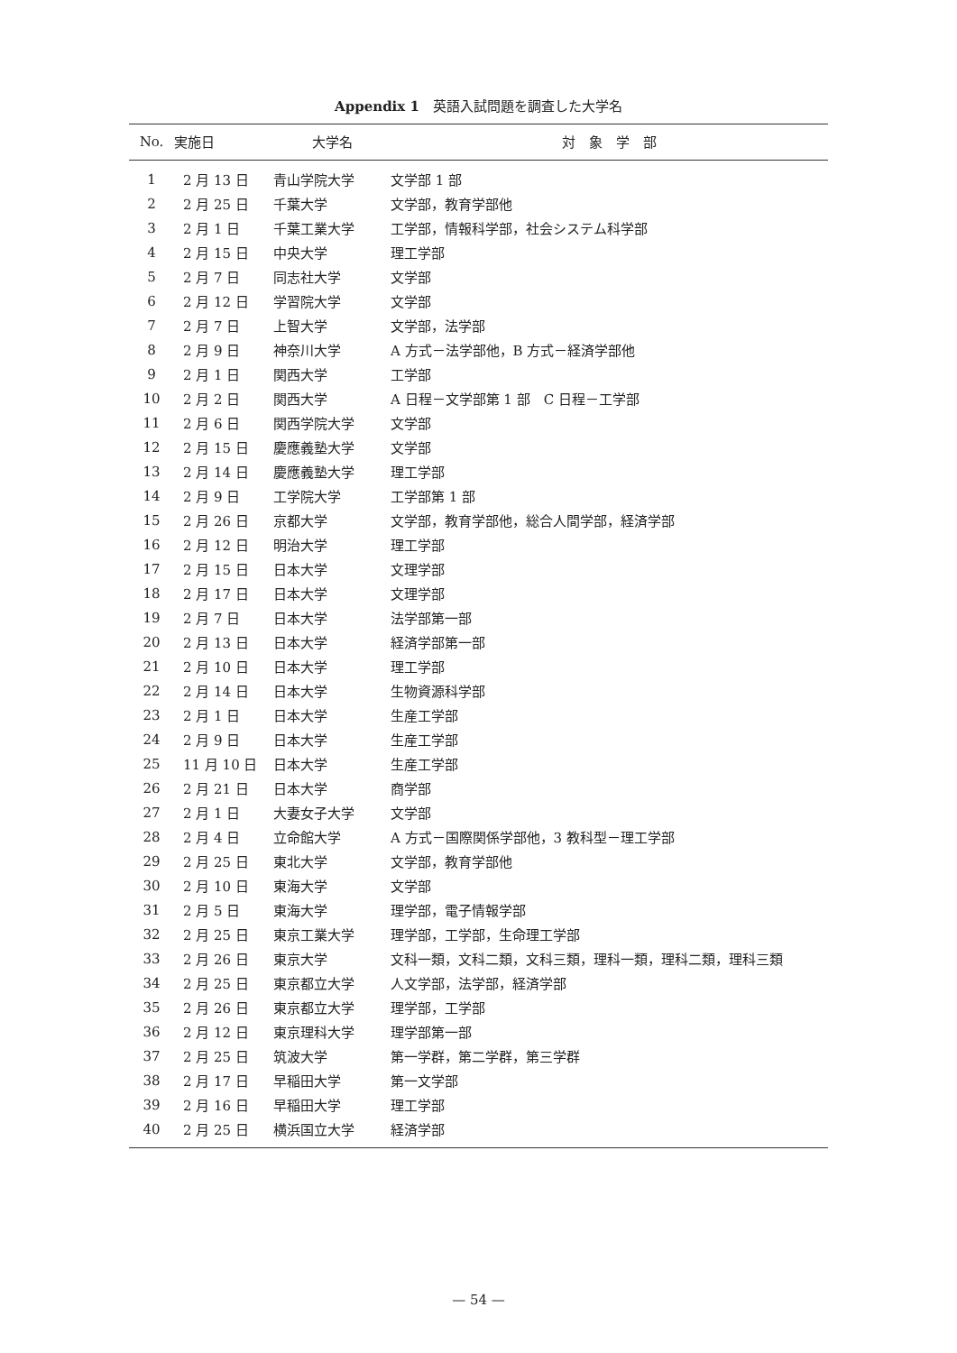Appendix 1　英語入試問題を調査した大学名
| No. | 実施日 | 大学名 | 対 象 学 部 |
| --- | --- | --- | --- |
| 1 | 2 月 13 日 | 青山学院大学 | 文学部 1 部 |
| 2 | 2 月 25 日 | 千葉大学 | 文学部，教育学部他 |
| 3 | 2 月 1 日 | 千葉工業大学 | 工学部，情報科学部，社会システム科学部 |
| 4 | 2 月 15 日 | 中央大学 | 理工学部 |
| 5 | 2 月 7 日 | 同志社大学 | 文学部 |
| 6 | 2 月 12 日 | 学習院大学 | 文学部 |
| 7 | 2 月 7 日 | 上智大学 | 文学部，法学部 |
| 8 | 2 月 9 日 | 神奈川大学 | A 方式－法学部他，B 方式－経済学部他 |
| 9 | 2 月 1 日 | 関西大学 | 工学部 |
| 10 | 2 月 2 日 | 関西大学 | A 日程－文学部第 1 部 C 日程－工学部 |
| 11 | 2 月 6 日 | 関西学院大学 | 文学部 |
| 12 | 2 月 15 日 | 慶應義塾大学 | 文学部 |
| 13 | 2 月 14 日 | 慶應義塾大学 | 理工学部 |
| 14 | 2 月 9 日 | 工学院大学 | 工学部第 1 部 |
| 15 | 2 月 26 日 | 京都大学 | 文学部，教育学部他，総合人間学部，経済学部 |
| 16 | 2 月 12 日 | 明治大学 | 理工学部 |
| 17 | 2 月 15 日 | 日本大学 | 文理学部 |
| 18 | 2 月 17 日 | 日本大学 | 文理学部 |
| 19 | 2 月 7 日 | 日本大学 | 法学部第一部 |
| 20 | 2 月 13 日 | 日本大学 | 経済学部第一部 |
| 21 | 2 月 10 日 | 日本大学 | 理工学部 |
| 22 | 2 月 14 日 | 日本大学 | 生物資源科学部 |
| 23 | 2 月 1 日 | 日本大学 | 生産工学部 |
| 24 | 2 月 9 日 | 日本大学 | 生産工学部 |
| 25 | 11 月 10 日 | 日本大学 | 生産工学部 |
| 26 | 2 月 21 日 | 日本大学 | 商学部 |
| 27 | 2 月 1 日 | 大妻女子大学 | 文学部 |
| 28 | 2 月 4 日 | 立命館大学 | A 方式－国際関係学部他，3 教科型－理工学部 |
| 29 | 2 月 25 日 | 東北大学 | 文学部，教育学部他 |
| 30 | 2 月 10 日 | 東海大学 | 文学部 |
| 31 | 2 月 5 日 | 東海大学 | 理学部，電子情報学部 |
| 32 | 2 月 25 日 | 東京工業大学 | 理学部，工学部，生命理工学部 |
| 33 | 2 月 26 日 | 東京大学 | 文科一類，文科二類，文科三類，理科一類，理科二類，理科三類 |
| 34 | 2 月 25 日 | 東京都立大学 | 人文学部，法学部，経済学部 |
| 35 | 2 月 26 日 | 東京都立大学 | 理学部，工学部 |
| 36 | 2 月 12 日 | 東京理科大学 | 理学部第一部 |
| 37 | 2 月 25 日 | 筑波大学 | 第一学群，第二学群，第三学群 |
| 38 | 2 月 17 日 | 早稲田大学 | 第一文学部 |
| 39 | 2 月 16 日 | 早稲田大学 | 理工学部 |
| 40 | 2 月 25 日 | 横浜国立大学 | 経済学部 |
— 54 —